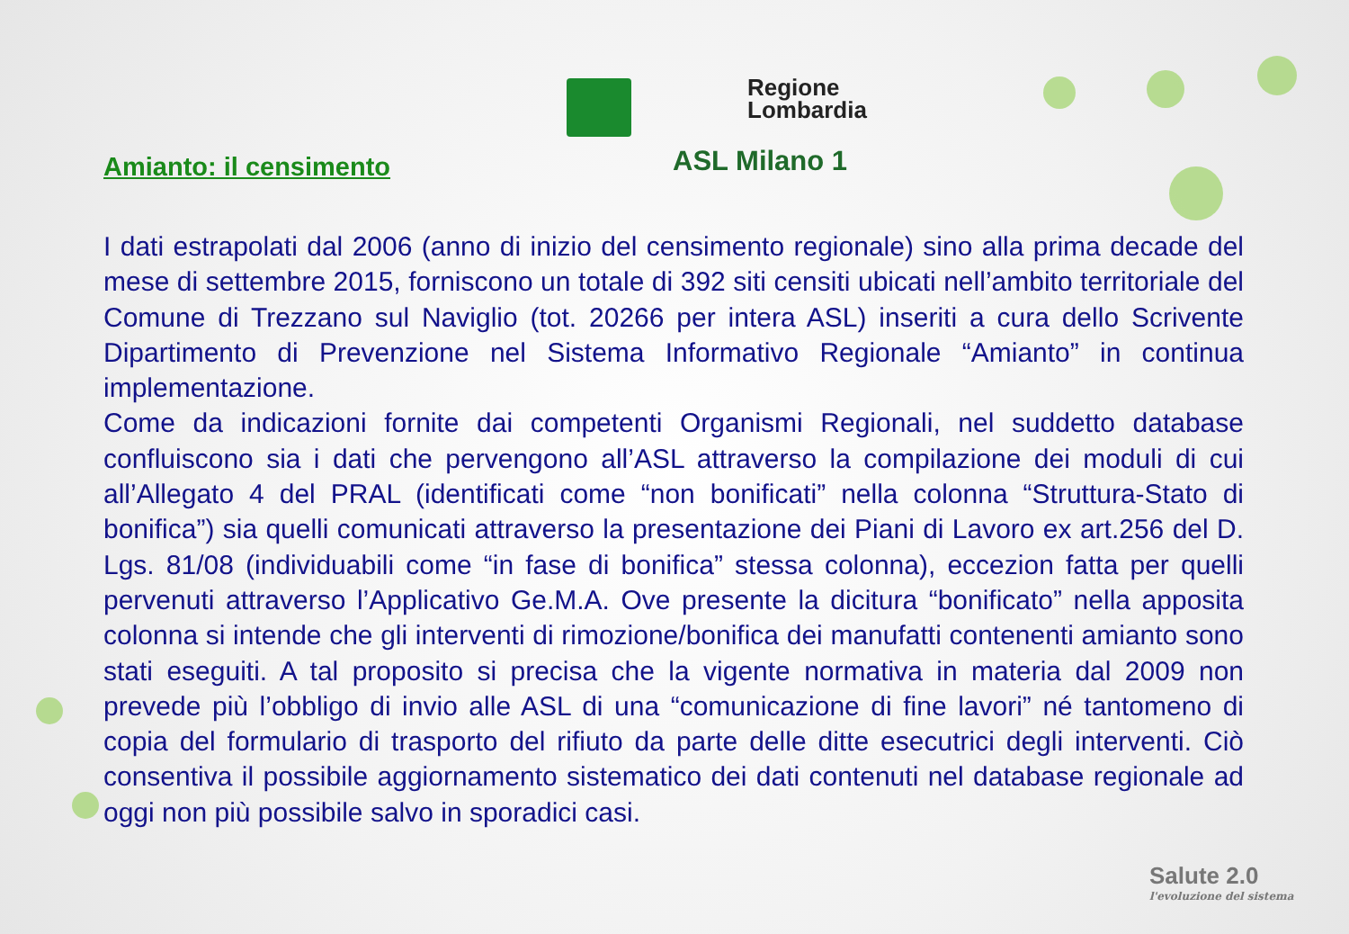Amianto: il censimento
Regione
Lombardia
ASL Milano 1
I dati estrapolati dal 2006 (anno di inizio del censimento regionale) sino alla prima decade del mese di settembre 2015, forniscono un totale di 392 siti censiti ubicati nell’ambito territoriale del Comune di Trezzano sul Naviglio (tot. 20266 per intera ASL) inseriti a cura dello Scrivente Dipartimento di Prevenzione nel Sistema Informativo Regionale “Amianto” in continua implementazione.
Come da indicazioni fornite dai competenti Organismi Regionali, nel suddetto database confluiscono sia i dati che pervengono all’ASL attraverso la compilazione dei moduli di cui all’Allegato 4 del PRAL (identificati come “non bonificati” nella colonna “Struttura-Stato di bonifica”) sia quelli comunicati attraverso la presentazione dei Piani di Lavoro ex art.256 del D. Lgs. 81/08 (individuabili come “in fase di bonifica” stessa colonna), eccezion fatta per quelli pervenuti attraverso l’Applicativo Ge.M.A. Ove presente la dicitura “bonificato” nella apposita colonna si intende che gli interventi di rimozione/bonifica dei manufatti contenenti amianto sono stati eseguiti. A tal proposito si precisa che la vigente normativa in materia dal 2009 non prevede più l’obbligo di invio alle ASL di una “comunicazione di fine lavori” né tantomeno di copia del formulario di trasporto del rifiuto da parte delle ditte esecutrici degli interventi. Ciò consentiva il possibile aggiornamento sistematico dei dati contenuti nel database regionale ad oggi non più possibile salvo in sporadici casi.
Salute 2.0
l'evoluzione del sistema